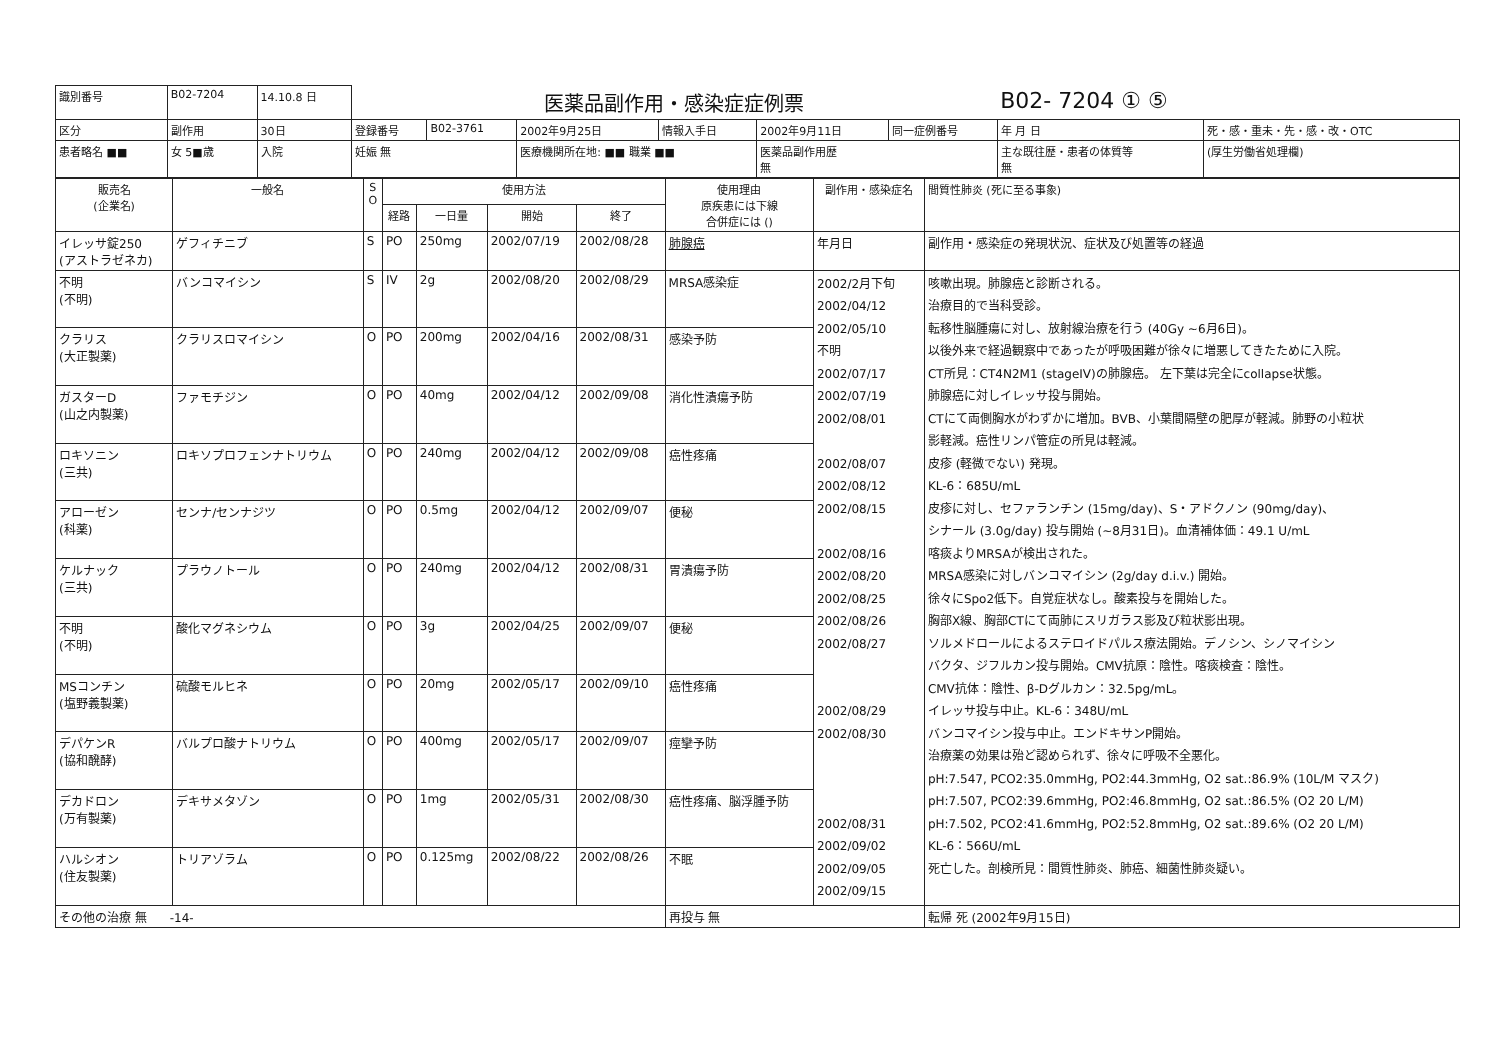| 識別番号 | B02-7204 | 14.10.8 日 | 医薬品副作用・感染症症例票 | | | | | | B02- 7204 ① ⑤ | |
| 区分 | 副作用 | 30日 | 登録番号 | B02-3761 | 2002年9月25日 | 情報入手日 | 2002年9月11日 | 同一症例番号 | 年 月 日 | 死・感・重未・先・感・改・OTC |
| 患者略名 ■■ | 女 5■歳 | 入院 | 妊娠 無 | | 医療機関所在地: ■■ 職業 ■■ | | 医薬品副作用歴 無 | | 主な既往歴・患者の体質等 無 | (厚生労働省処理欄) |
| 販売名 (企業名) | 一般名 | S O | 使用方法 | | | | 使用理由 原疾患には下線 合併症には () | 副作用・感染症名 | 間質性肺炎 (死に至る事象) |
| --- | --- | --- | --- | --- | --- | --- | --- | --- | --- |
| | | | 経路 | 一日量 | 開始 | 終了 | | | |
| イレッサ錠250 (アストラゼネカ) | ゲフィチニブ | S | PO | 250mg | 2002/07/19 | 2002/08/28 | 肺腺癌 | 年月日 | 副作用・感染症の発現状況、症状及び処置等の経過 |
| 不明 (不明) | バンコマイシン | S | IV | 2g | 2002/08/20 | 2002/08/29 | MRSA感染症 | 2002/2月下旬 2002/04/12 2002/05/10 不明 2002/07/17 2002/07/19 2002/08/01 2002/08/07 2002/08/12 2002/08/15 2002/08/16 2002/08/20 2002/08/25 2002/08/26 2002/08/27 2002/08/29 2002/08/30 2002/08/31 2002/09/02 2002/09/05 2002/09/15 | 咳嗽出現。肺腺癌と診断される。 治療目的で当科受診。 転移性脳腫瘍に対し、放射線治療を行う (40Gy ~6月6日)。 以後外来で経過観察中であったが呼吸困難が徐々に増悪してきたために入院。 CT所見：CT4N2M1 (stageIV)の肺腺癌。 左下葉は完全にcollapse状態。 肺腺癌に対しイレッサ投与開始。 CTにて両側胸水がわずかに増加。BVB、小葉間隔壁の肥厚が軽減。肺野の小粒状 影軽減。癌性リンパ管症の所見は軽減。 皮疹 (軽微でない) 発現。 KL-6：685U/mL 皮疹に対し、セファランチン (15mg/day)、S・アドクノン (90mg/day)、 シナール (3.0g/day) 投与開始 (~8月31日)。血清補体価：49.1 U/mL 喀痰よりMRSAが検出された。 MRSA感染に対しバンコマイシン (2g/day d.i.v.) 開始。 徐々にSpo2低下。自覚症状なし。酸素投与を開始した。 胸部X線、胸部CTにて両肺にスリガラス影及び粒状影出現。 ソルメドロールによるステロイドパルス療法開始。デノシン、シノマイシン バクタ、ジフルカン投与開始。CMV抗原：陰性。喀痰検査：陰性。 CMV抗体：陰性、β-Dグルカン：32.5pg/mL。 イレッサ投与中止。KL-6：348U/mL バンコマイシン投与中止。エンドキサンP開始。 治療薬の効果は殆ど認められず、徐々に呼吸不全悪化。 pH:7.547, PCO2:35.0mmHg, PO2:44.3mmHg, O2 sat.:86.9% (10L/M マスク) pH:7.507, PCO2:39.6mmHg, PO2:46.8mmHg, O2 sat.:86.5% (O2 20 L/M) pH:7.502, PCO2:41.6mmHg, PO2:52.8mmHg, O2 sat.:89.6% (O2 20 L/M) KL-6：566U/mL 死亡した。剖検所見：間質性肺炎、肺癌、細菌性肺炎疑い。 |
| クラリス (大正製薬) | クラリスロマイシン | O | PO | 200mg | 2002/04/16 | 2002/08/31 | 感染予防 | | |
| ガスターD (山之内製薬) | ファモチジン | O | PO | 40mg | 2002/04/12 | 2002/09/08 | 消化性潰瘍予防 | | |
| ロキソニン (三共) | ロキソプロフェンナトリウム | O | PO | 240mg | 2002/04/12 | 2002/09/08 | 癌性疼痛 | | |
| アローゼン (科薬) | センナ/センナジツ | O | PO | 0.5mg | 2002/04/12 | 2002/09/07 | 便秘 | | |
| ケルナック (三共) | プラウノトール | O | PO | 240mg | 2002/04/12 | 2002/08/31 | 胃潰瘍予防 | | |
| 不明 (不明) | 酸化マグネシウム | O | PO | 3g | 2002/04/25 | 2002/09/07 | 便秘 | | |
| MSコンチン (塩野義製薬) | 硫酸モルヒネ | O | PO | 20mg | 2002/05/17 | 2002/09/10 | 癌性疼痛 | | |
| デパケンR (協和醗酵) | バルプロ酸ナトリウム | O | PO | 400mg | 2002/05/17 | 2002/09/07 | 痙攣予防 | | |
| デカドロン (万有製薬) | デキサメタゾン | O | PO | 1mg | 2002/05/31 | 2002/08/30 | 癌性疼痛、脳浮腫予防 | | |
| ハルシオン (住友製薬) | トリアゾラム | O | PO | 0.125mg | 2002/08/22 | 2002/08/26 | 不眠 | | |
| その他の治療 無 -14- | | | | | | | 再投与 無 | | 転帰 死 (2002年9月15日) |